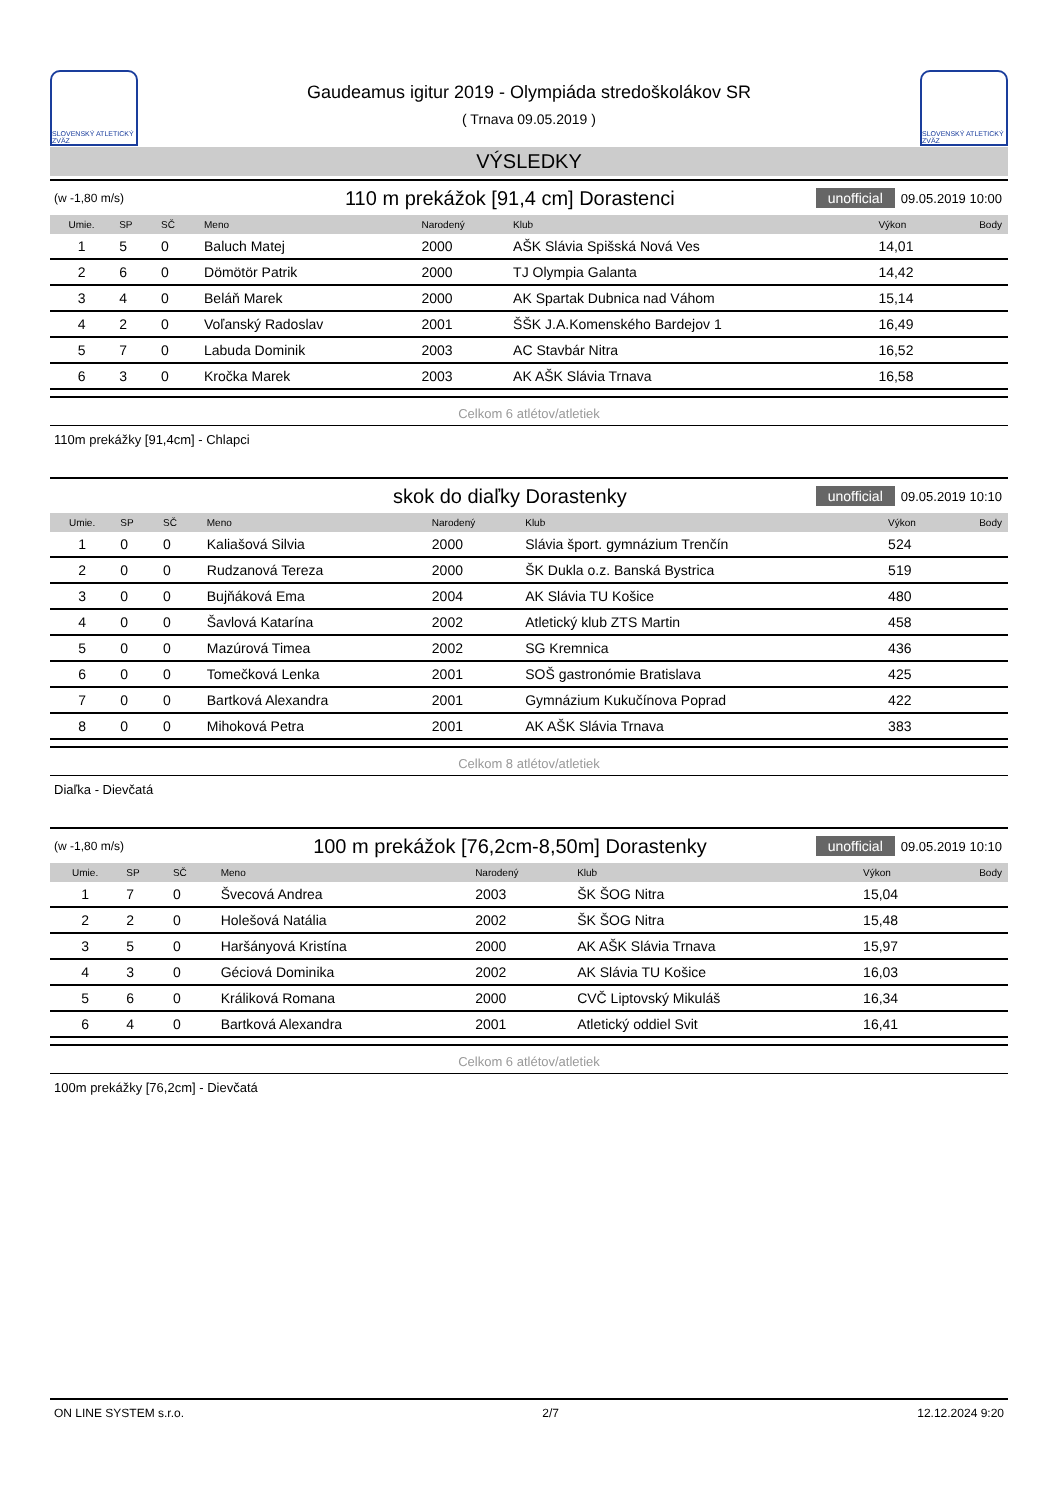SLOVENSKÝ ATLETICKÝ ZVÄZ
Gaudeamus igitur 2019 - Olympiáda stredoškolákov SR
( Trnava 09.05.2019 )
SLOVENSKÝ ATLETICKÝ ZVÄZ
VÝSLEDKY
(w -1,80 m/s) 110 m prekážok [91,4 cm] Dorastenci unofficial 09.05.2019 10:00
| Umie. | SP | SČ | Meno | Narodený | Klub | Výkon | Body |
| --- | --- | --- | --- | --- | --- | --- | --- |
| 1 | 5 | 0 | Baluch Matej | 2000 | AŠK Slávia Spišská Nová Ves | 14,01 | |
| 2 | 6 | 0 | Dömötör Patrik | 2000 | TJ Olympia Galanta | 14,42 | |
| 3 | 4 | 0 | Beláň Marek | 2000 | AK Spartak Dubnica nad Váhom | 15,14 | |
| 4 | 2 | 0 | Voľanský Radoslav | 2001 | ŠŠK J.A.Komenského Bardejov 1 | 16,49 | |
| 5 | 7 | 0 | Labuda Dominik | 2003 | AC Stavbár Nitra | 16,52 | |
| 6 | 3 | 0 | Kročka Marek | 2003 | AK AŠK Slávia Trnava | 16,58 | |
Celkom 6 atlétov/atletiek
110m prekážky [91,4cm] - Chlapci
skok do diaľky Dorastenky unofficial 09.05.2019 10:10
| Umie. | SP | SČ | Meno | Narodený | Klub | Výkon | Body |
| --- | --- | --- | --- | --- | --- | --- | --- |
| 1 | 0 | 0 | Kaliašová Silvia | 2000 | Slávia šport. gymnázium Trenčín | 524 | |
| 2 | 0 | 0 | Rudzanová Tereza | 2000 | ŠK Dukla o.z. Banská Bystrica | 519 | |
| 3 | 0 | 0 | Bujňáková Ema | 2004 | AK Slávia TU Košice | 480 | |
| 4 | 0 | 0 | Šavlová Katarína | 2002 | Atletický klub ZTS Martin | 458 | |
| 5 | 0 | 0 | Mazúrová Timea | 2002 | SG Kremnica | 436 | |
| 6 | 0 | 0 | Tomečková Lenka | 2001 | SOŠ gastronómie Bratislava | 425 | |
| 7 | 0 | 0 | Bartková Alexandra | 2001 | Gymnázium Kukučínova Poprad | 422 | |
| 8 | 0 | 0 | Mihoková Petra | 2001 | AK AŠK Slávia Trnava | 383 | |
Celkom 8 atlétov/atletiek
Diaľka - Dievčatá
(w -1,80 m/s) 100 m prekážok [76,2cm-8,50m] Dorastenky unofficial 09.05.2019 10:10
| Umie. | SP | SČ | Meno | Narodený | Klub | Výkon | Body |
| --- | --- | --- | --- | --- | --- | --- | --- |
| 1 | 7 | 0 | Švecová Andrea | 2003 | ŠK ŠOG Nitra | 15,04 | |
| 2 | 2 | 0 | Holešová Natália | 2002 | ŠK ŠOG Nitra | 15,48 | |
| 3 | 5 | 0 | Haršányová Kristína | 2000 | AK AŠK Slávia Trnava | 15,97 | |
| 4 | 3 | 0 | Géciová Dominika | 2002 | AK Slávia TU Košice | 16,03 | |
| 5 | 6 | 0 | Králiková Romana | 2000 | CVČ Liptovský Mikuláš | 16,34 | |
| 6 | 4 | 0 | Bartková Alexandra | 2001 | Atletický oddiel Svit | 16,41 | |
Celkom 6 atlétov/atletiek
100m prekážky [76,2cm] - Dievčatá
ON LINE SYSTEM s.r.o. 2/7 12.12.2024 9:20